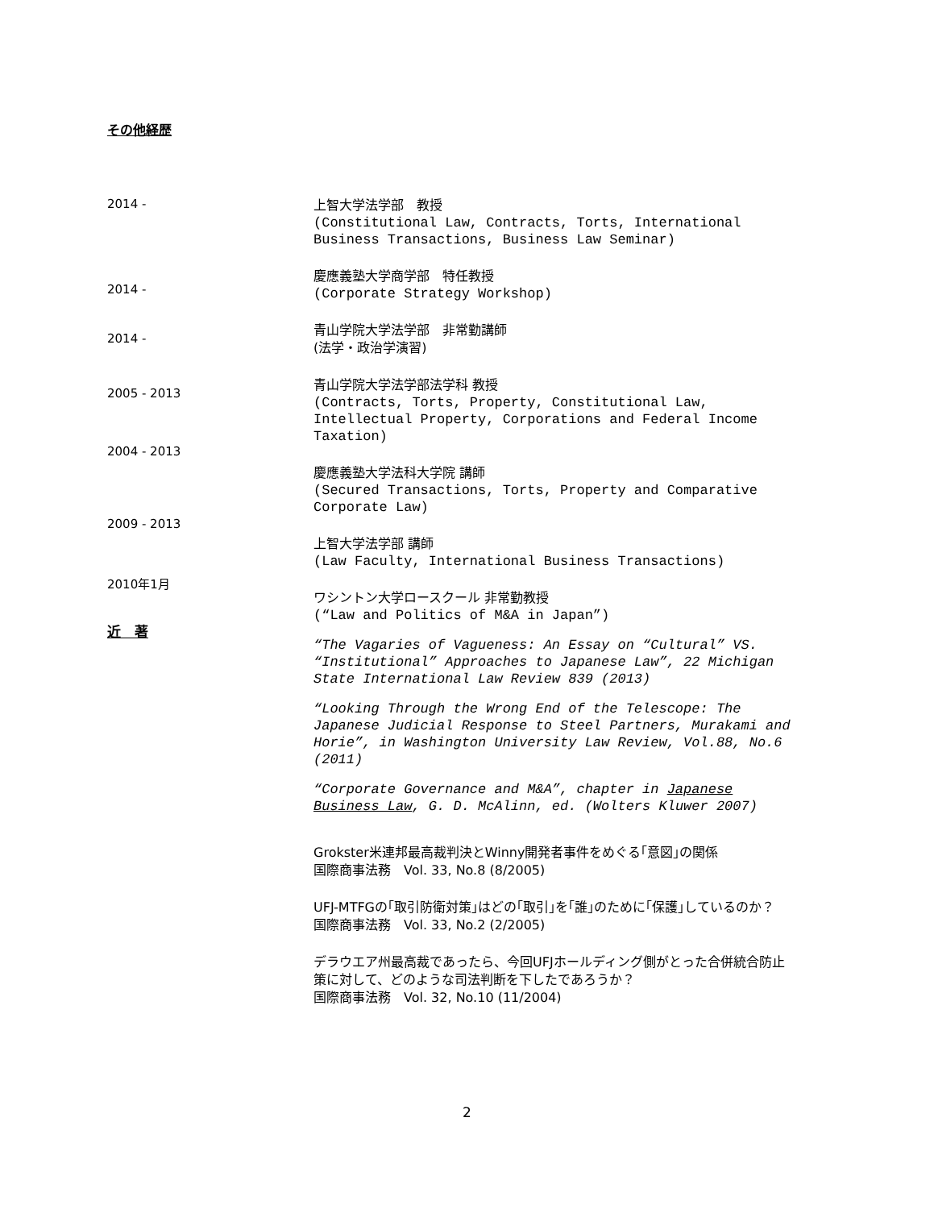その他経歴
2014 -
上智大学法学部　教授
(Constitutional Law, Contracts, Torts, International Business Transactions, Business Law Seminar)
2014 -
慶應義塾大学商学部　特任教授
(Corporate Strategy Workshop)
2014 -
青山学院大学法学部　非常勤講師
(法学・政治学演習)
2005 - 2013
2004 - 2013
2009 - 2013
2010年1月
近　著
青山学院大学法学部法学科 教授
(Contracts, Torts, Property, Constitutional Law, Intellectual Property, Corporations and Federal Income Taxation)
慶應義塾大学法科大学院 講師
(Secured Transactions, Torts, Property and Comparative Corporate Law)
上智大学法学部 講師
(Law Faculty, International Business Transactions)
ワシントン大学ロースクール 非常勤教授
(“Law and Politics of M&A in Japan”)
“The Vagaries of Vagueness: An Essay on “Cultural” VS. “Institutional” Approaches to Japanese Law”, 22 Michigan State International Law Review 839 (2013)
“Looking Through the Wrong End of the Telescope: The Japanese Judicial Response to Steel Partners, Murakami and Horie”, in Washington University Law Review, Vol.88, No.6 (2011)
“Corporate Governance and M&A”, chapter in Japanese Business Law, G. D. McAlinn, ed. (Wolters Kluwer 2007)
Grokster米連邦最高裁判決とWinny開発者事件をめぐる｢意図｣の関係
国際商事法務　Vol. 33, No.8 (8/2005)
UFJ-MTFGの｢取引防衛対策｣はどの｢取引｣を｢誰｣のために｢保護｣しているのか？　国際商事法務　Vol. 33, No.2 (2/2005)
デラウエア州最高裁であったら、今回UFJホールディング側がとった合併統合防止策に対して、どのような司法判断を下したであろうか？
国際商事法務　Vol. 32, No.10 (11/2004)
2